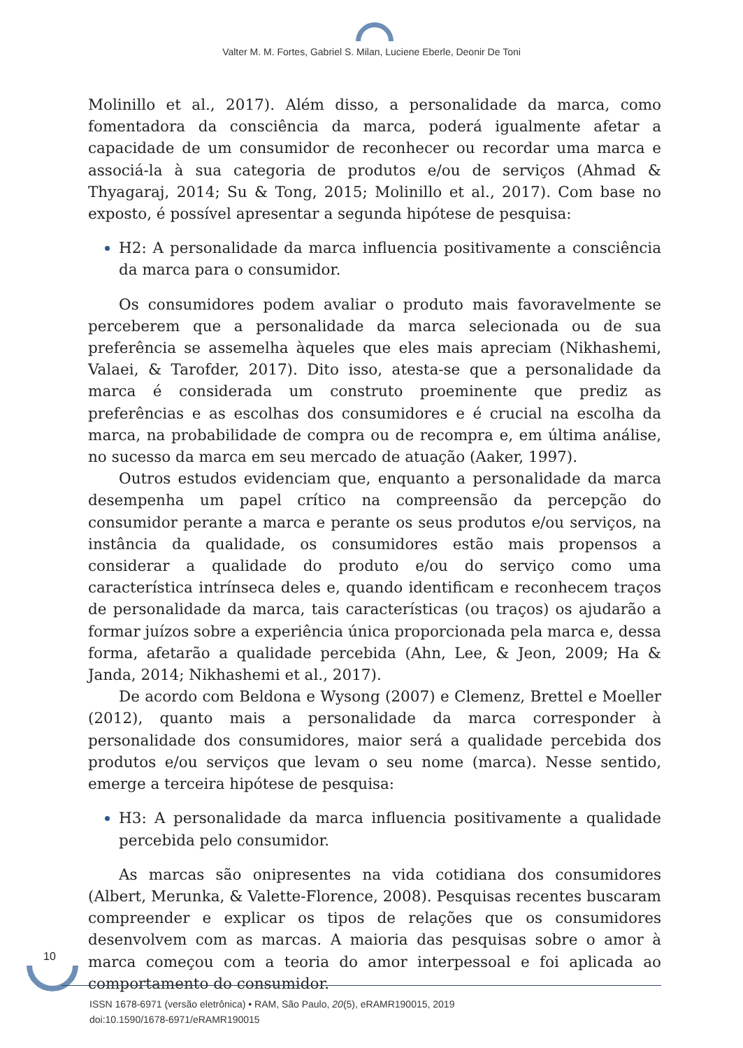Valter M. M. Fortes, Gabriel S. Milan, Luciene Eberle, Deonir De Toni
Molinillo et al., 2017). Além disso, a personalidade da marca, como fomentadora da consciência da marca, poderá igualmente afetar a capacidade de um consumidor de reconhecer ou recordar uma marca e associá-la à sua categoria de produtos e/ou de serviços (Ahmad & Thyagaraj, 2014; Su & Tong, 2015; Molinillo et al., 2017). Com base no exposto, é possível apresentar a segunda hipótese de pesquisa:
H2: A personalidade da marca influencia positivamente a consciência da marca para o consumidor.
Os consumidores podem avaliar o produto mais favoravelmente se perceberem que a personalidade da marca selecionada ou de sua preferência se assemelha àqueles que eles mais apreciam (Nikhashemi, Valaei, & Tarofder, 2017). Dito isso, atesta-se que a personalidade da marca é considerada um construto proeminente que prediz as preferências e as escolhas dos consumidores e é crucial na escolha da marca, na probabilidade de compra ou de recompra e, em última análise, no sucesso da marca em seu mercado de atuação (Aaker, 1997).
Outros estudos evidenciam que, enquanto a personalidade da marca desempenha um papel crítico na compreensão da percepção do consumidor perante a marca e perante os seus produtos e/ou serviços, na instância da qualidade, os consumidores estão mais propensos a considerar a qualidade do produto e/ou do serviço como uma característica intrínseca deles e, quando identificam e reconhecem traços de personalidade da marca, tais características (ou traços) os ajudarão a formar juízos sobre a experiência única proporcionada pela marca e, dessa forma, afetarão a qualidade percebida (Ahn, Lee, & Jeon, 2009; Ha & Janda, 2014; Nikhashemi et al., 2017).
De acordo com Beldona e Wysong (2007) e Clemenz, Brettel e Moeller (2012), quanto mais a personalidade da marca corresponder à personalidade dos consumidores, maior será a qualidade percebida dos produtos e/ou serviços que levam o seu nome (marca). Nesse sentido, emerge a terceira hipótese de pesquisa:
H3: A personalidade da marca influencia positivamente a qualidade percebida pelo consumidor.
As marcas são onipresentes na vida cotidiana dos consumidores (Albert, Merunka, & Valette-Florence, 2008). Pesquisas recentes buscaram compreender e explicar os tipos de relações que os consumidores desenvolvem com as marcas. A maioria das pesquisas sobre o amor à marca começou com a teoria do amor interpessoal e foi aplicada ao comportamento do consumidor.
10
ISSN 1678-6971 (versão eletrônica) • RAM, São Paulo, 20(5), eRAMR190015, 2019
doi:10.1590/1678-6971/eRAMR190015